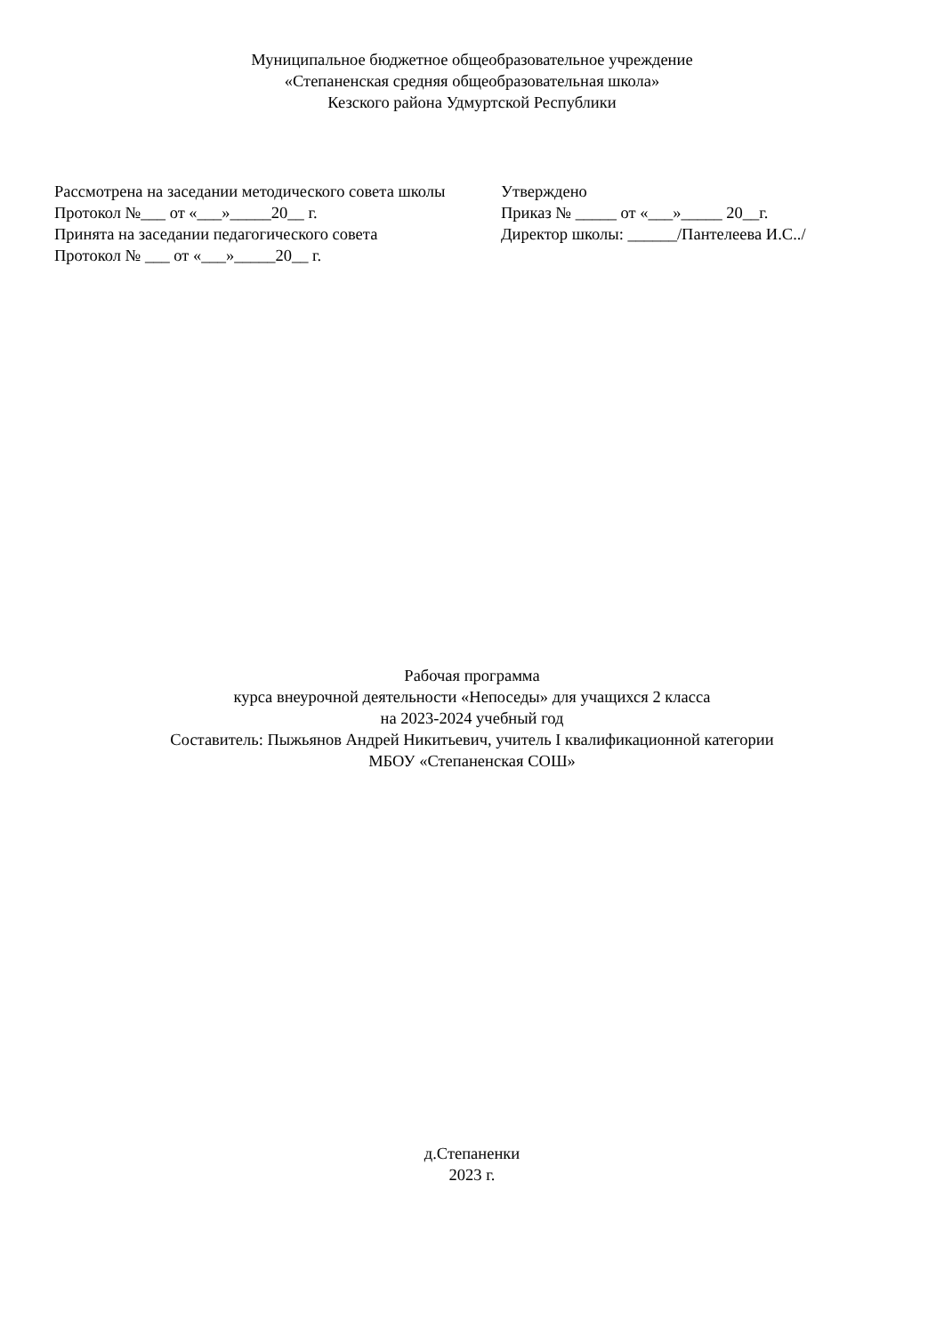Муниципальное бюджетное общеобразовательное учреждение
«Степаненская средняя общеобразовательная школа»
Кезского района Удмуртской Республики
Рассмотрена на заседании методического совета школы
Протокол №___ от «___»_____20__ г.
Принята на заседании педагогического совета
Протокол № ___ от «___»_____20__ г.
Утверждено
Приказ № _____ от «___»_____ 20__г.
Директор школы: ______/Пантелеева И.С../
Рабочая программа
курса внеурочной деятельности «Непоседы» для учащихся 2 класса
на 2023-2024 учебный год
Составитель: Пыжьянов Андрей Никитьевич, учитель I квалификационной категории
МБОУ «Степаненская СОШ»
д.Степаненки
2023 г.